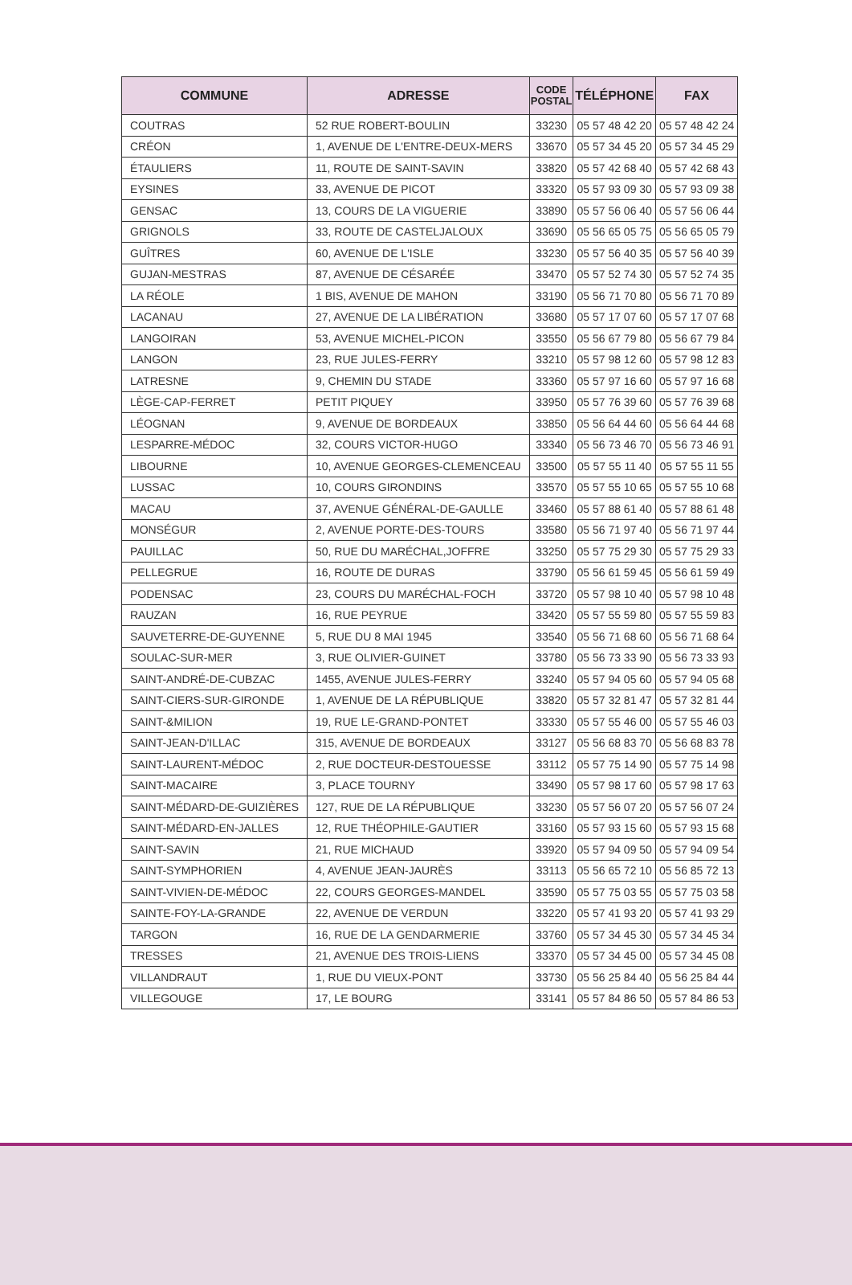| COMMUNE | ADRESSE | CODE POSTAL | TÉLÉPHONE | FAX |
| --- | --- | --- | --- | --- |
| COUTRAS | 52 RUE ROBERT-BOULIN | 33230 | 05 57 48 42 20 | 05 57 48 42 24 |
| CRÉON | 1, AVENUE DE L'ENTRE-DEUX-MERS | 33670 | 05 57 34 45 20 | 05 57 34 45 29 |
| ÉTAULIERS | 11, ROUTE DE SAINT-SAVIN | 33820 | 05 57 42 68 40 | 05 57 42 68 43 |
| EYSINES | 33, AVENUE DE PICOT | 33320 | 05 57 93 09 30 | 05 57 93 09 38 |
| GENSAC | 13, COURS DE LA VIGUERIE | 33890 | 05 57 56 06 40 | 05 57 56 06 44 |
| GRIGNOLS | 33, ROUTE DE CASTELJALOUX | 33690 | 05 56 65 05 75 | 05 56 65 05 79 |
| GUÎTRES | 60, AVENUE DE L'ISLE | 33230 | 05 57 56 40 35 | 05 57 56 40 39 |
| GUJAN-MESTRAS | 87, AVENUE DE CÉSARÉE | 33470 | 05 57 52 74 30 | 05 57 52 74 35 |
| LA RÉOLE | 1 BIS, AVENUE DE MAHON | 33190 | 05 56 71 70 80 | 05 56 71 70 89 |
| LACANAU | 27, AVENUE DE LA LIBÉRATION | 33680 | 05 57 17 07 60 | 05 57 17 07 68 |
| LANGOIRAN | 53, AVENUE MICHEL-PICON | 33550 | 05 56 67 79 80 | 05 56 67 79 84 |
| LANGON | 23, RUE JULES-FERRY | 33210 | 05 57 98 12 60 | 05 57 98 12 83 |
| LATRESNE | 9, CHEMIN DU STADE | 33360 | 05 57 97 16 60 | 05 57 97 16 68 |
| LÈGE-CAP-FERRET | PETIT PIQUEY | 33950 | 05 57 76 39 60 | 05 57 76 39 68 |
| LÉOGNAN | 9, AVENUE DE BORDEAUX | 33850 | 05 56 64 44 60 | 05 56 64 44 68 |
| LESPARRE-MÉDOC | 32, COURS VICTOR-HUGO | 33340 | 05 56 73 46 70 | 05 56 73 46 91 |
| LIBOURNE | 10, AVENUE GEORGES-CLEMENCEAU | 33500 | 05 57 55 11 40 | 05 57 55 11 55 |
| LUSSAC | 10, COURS GIRONDINS | 33570 | 05 57 55 10 65 | 05 57 55 10 68 |
| MACAU | 37, AVENUE GÉNÉRAL-DE-GAULLE | 33460 | 05 57 88 61 40 | 05 57 88 61 48 |
| MONSÉGUR | 2, AVENUE PORTE-DES-TOURS | 33580 | 05 56 71 97 40 | 05 56 71 97 44 |
| PAUILLAC | 50, RUE DU MARÉCHAL,JOFFRE | 33250 | 05 57 75 29 30 | 05 57 75 29 33 |
| PELLEGRUE | 16, ROUTE DE DURAS | 33790 | 05 56 61 59 45 | 05 56 61 59 49 |
| PODENSAC | 23, COURS DU MARÉCHAL-FOCH | 33720 | 05 57 98 10 40 | 05 57 98 10 48 |
| RAUZAN | 16, RUE PEYRUE | 33420 | 05 57 55 59 80 | 05 57 55 59 83 |
| SAUVETERRE-DE-GUYENNE | 5, RUE DU 8 MAI 1945 | 33540 | 05 56 71 68 60 | 05 56 71 68 64 |
| SOULAC-SUR-MER | 3, RUE OLIVIER-GUINET | 33780 | 05 56 73 33 90 | 05 56 73 33 93 |
| SAINT-ANDRÉ-DE-CUBZAC | 1455, AVENUE JULES-FERRY | 33240 | 05 57 94 05 60 | 05 57 94 05 68 |
| SAINT-CIERS-SUR-GIRONDE | 1, AVENUE DE LA RÉPUBLIQUE | 33820 | 05 57 32 81 47 | 05 57 32 81 44 |
| SAINT-&MILION | 19, RUE LE-GRAND-PONTET | 33330 | 05 57 55 46 00 | 05 57 55 46 03 |
| SAINT-JEAN-D'ILLAC | 315, AVENUE DE BORDEAUX | 33127 | 05 56 68 83 70 | 05 56 68 83 78 |
| SAINT-LAURENT-MÉDOC | 2, RUE DOCTEUR-DESTOUESSE | 33112 | 05 57 75 14 90 | 05 57 75 14 98 |
| SAINT-MACAIRE | 3, PLACE TOURNY | 33490 | 05 57 98 17 60 | 05 57 98 17 63 |
| SAINT-MÉDARD-DE-GUIZIÈRES | 127, RUE DE LA RÉPUBLIQUE | 33230 | 05 57 56 07 20 | 05 57 56 07 24 |
| SAINT-MÉDARD-EN-JALLES | 12, RUE THÉOPHILE-GAUTIER | 33160 | 05 57 93 15 60 | 05 57 93 15 68 |
| SAINT-SAVIN | 21, RUE MICHAUD | 33920 | 05 57 94 09 50 | 05 57 94 09 54 |
| SAINT-SYMPHORIEN | 4, AVENUE JEAN-JAURÈS | 33113 | 05 56 65 72 10 | 05 56 85 72 13 |
| SAINT-VIVIEN-DE-MÉDOC | 22, COURS GEORGES-MANDEL | 33590 | 05 57 75 03 55 | 05 57 75 03 58 |
| SAINTE-FOY-LA-GRANDE | 22, AVENUE DE VERDUN | 33220 | 05 57 41 93 20 | 05 57 41 93 29 |
| TARGON | 16, RUE DE LA GENDARMERIE | 33760 | 05 57 34 45 30 | 05 57 34 45 34 |
| TRESSES | 21, AVENUE DES TROIS-LIENS | 33370 | 05 57 34 45 00 | 05 57 34 45 08 |
| VILLANDRAUT | 1, RUE DU VIEUX-PONT | 33730 | 05 56 25 84 40 | 05 56 25 84 44 |
| VILLEGOUGE | 17, LE BOURG | 33141 | 05 57 84 86 50 | 05 57 84 86 53 |